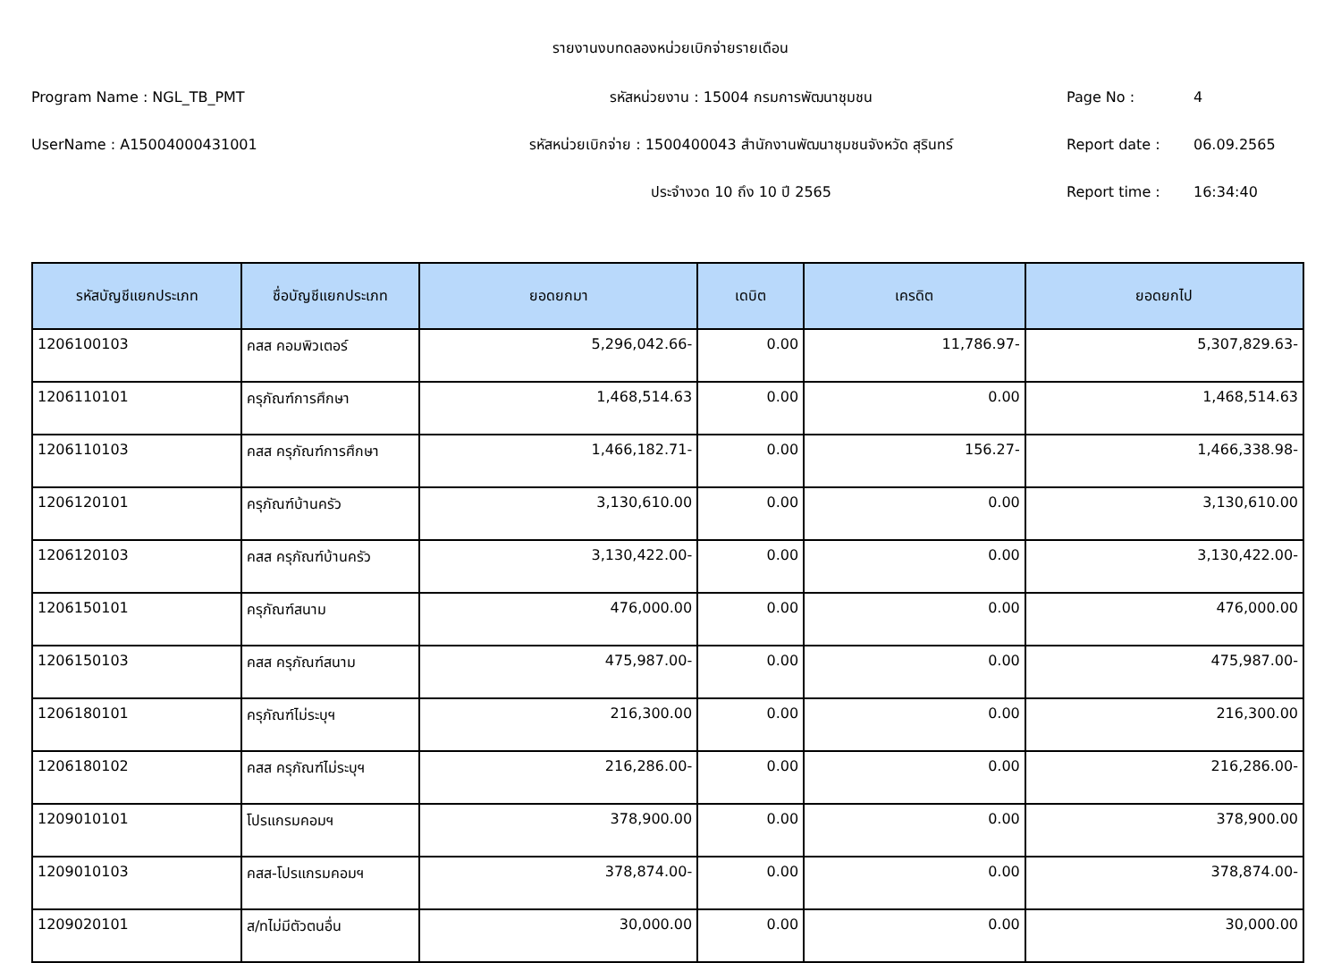รายงานงบทดลองหน่วยเบิกจ่ายรายเดือน
Program Name : NGL_TB_PMT
รหัสหน่วยงาน : 15004 กรมการพัฒนาชุมชน
Page No : 4
UserName : A15004000431001
รหัสหน่วยเบิกจ่าย : 1500400043 สำนักงานพัฒนาชุมชนจังหวัด สุรินทร์
Report date : 06.09.2565
ประจำงวด 10 ถึง 10 ปี 2565 Report time : 16:34:40
| รหัสบัญชีแยกประเภท | ชื่อบัญชีแยกประเภท | ยอดยกมา | เดบิต | เครดิต | ยอดยกไป |
| --- | --- | --- | --- | --- | --- |
| 1206100103 | คสส คอมพิวเตอร์ | 5,296,042.66- | 0.00 | 11,786.97- | 5,307,829.63- |
| 1206110101 | ครุภัณฑ์การศึกษา | 1,468,514.63 | 0.00 | 0.00 | 1,468,514.63 |
| 1206110103 | คสส ครุภัณฑ์การศึกษา | 1,466,182.71- | 0.00 | 156.27- | 1,466,338.98- |
| 1206120101 | ครุภัณฑ์บ้านครัว | 3,130,610.00 | 0.00 | 0.00 | 3,130,610.00 |
| 1206120103 | คสส ครุภัณฑ์บ้านครัว | 3,130,422.00- | 0.00 | 0.00 | 3,130,422.00- |
| 1206150101 | ครุภัณฑ์สนาม | 476,000.00 | 0.00 | 0.00 | 476,000.00 |
| 1206150103 | คสส ครุภัณฑ์สนาม | 475,987.00- | 0.00 | 0.00 | 475,987.00- |
| 1206180101 | ครุภัณฑ์ไม่ระบุฯ | 216,300.00 | 0.00 | 0.00 | 216,300.00 |
| 1206180102 | คสส ครุภัณฑ์ไม่ระบุฯ | 216,286.00- | 0.00 | 0.00 | 216,286.00- |
| 1209010101 | โปรแกรมคอมฯ | 378,900.00 | 0.00 | 0.00 | 378,900.00 |
| 1209010103 | คสส-โปรแกรมคอมฯ | 378,874.00- | 0.00 | 0.00 | 378,874.00- |
| 1209020101 | ส/ทไม่มีตัวตนอื่น | 30,000.00 | 0.00 | 0.00 | 30,000.00 |